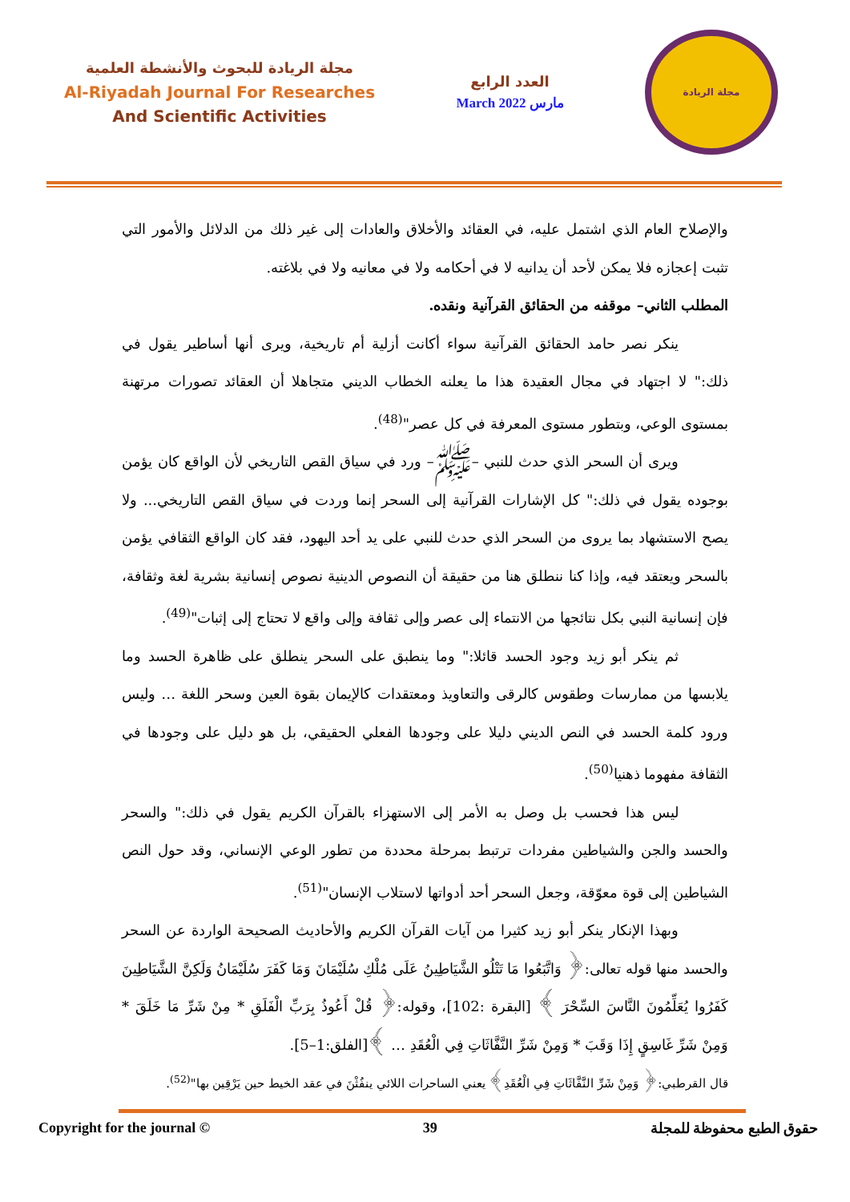مجلة الريادة للبحوث والأنشطة العلمية
Al-Riyadah Journal For Researches
And Scientific Activities
العدد الرابع
March 2022 مارس
مجلة الريادة
والإصلاح العام الذي اشتمل عليه، في العقائد والأخلاق والعادات إلى غير ذلك من الدلائل والأمور التي تثبت إعجازه فلا يمكن لأحد أن يدانيه لا في أحكامه ولا في معانيه ولا في بلاغته.
المطلب الثاني– موقفه من الحقائق القرآنية ونقده.
ينكر نصر حامد الحقائق القرآنية سواء أكانت أزلية أم تاريخية، ويرى أنها أساطير يقول في ذلك:" لا اجتهاد في مجال العقيدة هذا ما يعلنه الخطاب الديني متجاهلا أن العقائد تصورات مرتهنة بمستوى الوعي، وبتطور مستوى المعرفة في كل عصر"<sup>(48)</sup>.
ويرى أن السحر الذي حدث للنبي –ﷺ– ورد في سياق القص التاريخي لأن الواقع كان يؤمن بوجوده يقول في ذلك:" كل الإشارات القرآنية إلى السحر إنما وردت في سياق القص التاريخي... ولا يصح الاستشهاد بما يروى من السحر الذي حدث للنبي على يد أحد اليهود، فقد كان الواقع الثقافي يؤمن بالسحر ويعتقد فيه، وإذا كنا ننطلق هنا من حقيقة أن النصوص الدينية نصوص إنسانية بشرية لغة وثقافة، فإن إنسانية النبي بكل نتائجها من الانتماء إلى عصر وإلى ثقافة وإلى واقع لا تحتاج إلى إثبات"<sup>(49)</sup>.
ثم ينكر أبو زيد وجود الحسد قائلا:" وما ينطبق على السحر ينطلق على ظاهرة الحسد وما يلابسها من ممارسات وطقوس كالرقى والتعاويذ ومعتقدات كالإيمان بقوة العين وسحر اللغة … وليس ورود كلمة الحسد في النص الديني دليلا على وجودها الفعلي الحقيقي، بل هو دليل على وجودها في الثقافة مفهوما ذهنيا<sup>(50)</sup>.
ليس هذا فحسب بل وصل به الأمر إلى الاستهزاء بالقرآن الكريم يقول في ذلك:" والسحر والحسد والجن والشياطين مفردات ترتبط بمرحلة محددة من تطور الوعي الإنساني، وقد حول النص الشياطين إلى قوة معوّقة، وجعل السحر أحد أدواتها لاستلاب الإنسان"<sup>(51)</sup>.
وبهذا الإنكار ينكر أبو زيد كثيرا من آيات القرآن الكريم والأحاديث الصحيحة الواردة عن السحر والحسد منها قوله تعالى:﴿ وَاتَّبَعُوا مَا تَتْلُو الشَّيَاطِينُ عَلَى مُلْكِ سُلَيْمَانَ وَمَا كَفَرَ سُلَيْمَانُ وَلَكِنَّ الشَّيَاطِينَ كَفَرُوا يُعَلِّمُونَ النَّاسَ السِّحْرَ ﴾ [البقرة :102]، وقوله:﴿ قُلْ أَعُوذُ بِرَبِّ الْفَلَقِ * مِنْ شَرِّ مَا خَلَقَ * وَمِنْ شَرِّ غَاسِقٍ إِذَا وَقَبَ * وَمِنْ شَرِّ النَّفَّاثَاتِ فِي الْعُقَدِ … ﴾[الفلق:1–5].
قال القرطبي:﴿ وَمِنْ شَرِّ النَّفَّاثَاتِ فِي الْعُقَدِ﴾ يعني الساحرات اللائي ينفُثْنَ في عقد الخيط حين يَرْقِين بها"<sup>(52)</sup>.
Copyright for the journal © 39 حقوق الطبع محفوظة للمجلة